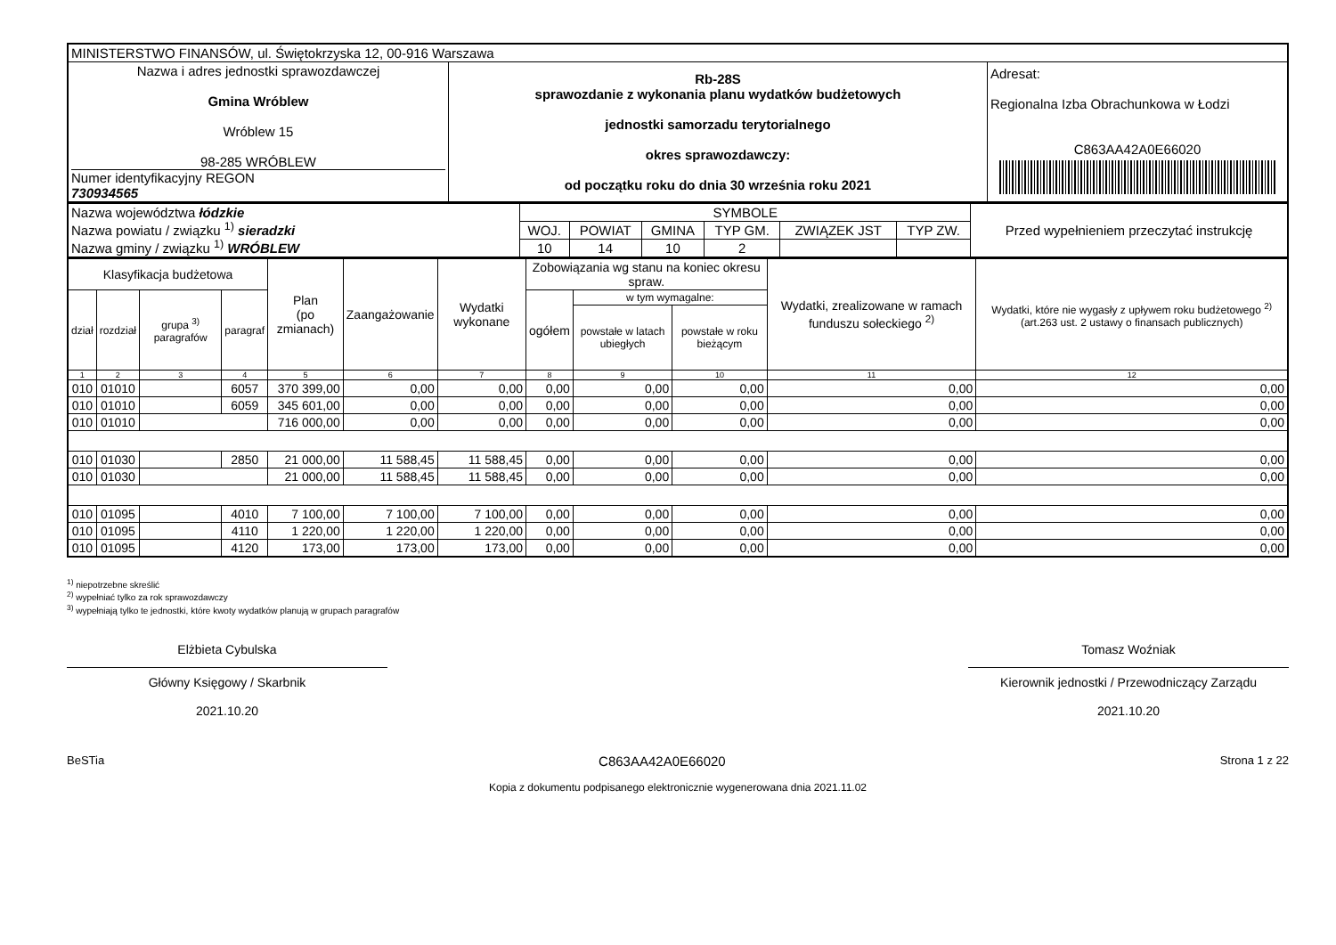| MINISTERSTWO FINANSÓW, ul. Świętokrzyska 12, 00-916 Warszawa | | |
| Nazwa i adres jednostki sprawozdawczej Gmina Wróblew Wróblew 15 98-285 WRÓBLEW Numer identyfikacyjny REGON 730934565 | Rb-28S sprawozdanie z wykonania planu wydatków budżetowych jednostki samorzadu terytorialnego okres sprawozdawczy: od początku roku do dnia 30 września roku 2021 | Adresat: Regionalna Izba Obrachunkowa w Łodzi C863AA42A0E66020 |
| Nazwa województwa łódzkie Nazwa powiatu / związku <sup>1)</sup> sieradzki Nazwa gminy / związku <sup>1)</sup> WRÓBLEW | SYMBOLE | | | | | | Przed wypełnieniem przeczytać instrukcję |
| | WOJ. | POWIAT | GMINA | TYP GM. | ZWIĄZEK JST | TYP ZW. | |
| | 10 | 14 | 10 | 2 | | | |
| Klasyfikacja budżetowa | | | | Plan (po zmianach) | Zaangażowanie | Wydatki wykonane | Zobowiązania wg stanu na koniec okresu spraw. | | | Wydatki, zrealizowane w ramach funduszu sołeckiego <sup>2)</sup> | Wydatki, które nie wygasły z upływem roku budżetowego <sup>2)</sup> (art.263 ust. 2 ustawy o finansach publicznych) |
| --- | --- | --- | --- | --- | --- | --- | --- | --- | --- | --- | --- |
| dział | rozdział | grupa <sup>3)</sup> paragrafów | paragraf | | | | ogółem | w tym wymagalne: | | | |
| | | | | | | | | powstałe w latach ubiegłych | powstałe w roku bieżącym | | |
| 1 | 2 | 3 | 4 | 5 | 6 | 7 | 8 | 9 | 10 | 11 | 12 |
| 010 | 01010 | | 6057 | 370 399,00 | 0,00 | 0,00 | 0,00 | 0,00 | 0,00 | 0,00 | 0,00 |
| 010 | 01010 | | 6059 | 345 601,00 | 0,00 | 0,00 | 0,00 | 0,00 | 0,00 | 0,00 | 0,00 |
| 010 | 01010 | | | 716 000,00 | 0,00 | 0,00 | 0,00 | 0,00 | 0,00 | 0,00 | 0,00 |
| 010 | 01030 | | 2850 | 21 000,00 | 11 588,45 | 11 588,45 | 0,00 | 0,00 | 0,00 | 0,00 | 0,00 |
| 010 | 01030 | | | 21 000,00 | 11 588,45 | 11 588,45 | 0,00 | 0,00 | 0,00 | 0,00 | 0,00 |
| 010 | 01095 | | 4010 | 7 100,00 | 7 100,00 | 7 100,00 | 0,00 | 0,00 | 0,00 | 0,00 | 0,00 |
| 010 | 01095 | | 4110 | 1 220,00 | 1 220,00 | 1 220,00 | 0,00 | 0,00 | 0,00 | 0,00 | 0,00 |
| 010 | 01095 | | 4120 | 173,00 | 173,00 | 173,00 | 0,00 | 0,00 | 0,00 | 0,00 | 0,00 |
<sup>1)</sup> niepotrzebne skreślić
<sup>2)</sup> wypełniać tylko za rok sprawozdawczy
<sup>3)</sup> wypełniają tylko te jednostki, które kwoty wydatków planują w grupach paragrafów
Elżbieta Cybulska
Główny Księgowy / Skarbnik
2021.10.20
Tomasz Woźniak
Kierownik jednostki / Przewodniczący Zarządu
2021.10.20
BeSTia C863AA42A0E66020 Strona 1 z 22
Kopia z dokumentu podpisanego elektronicznie wygenerowana dnia 2021.11.02